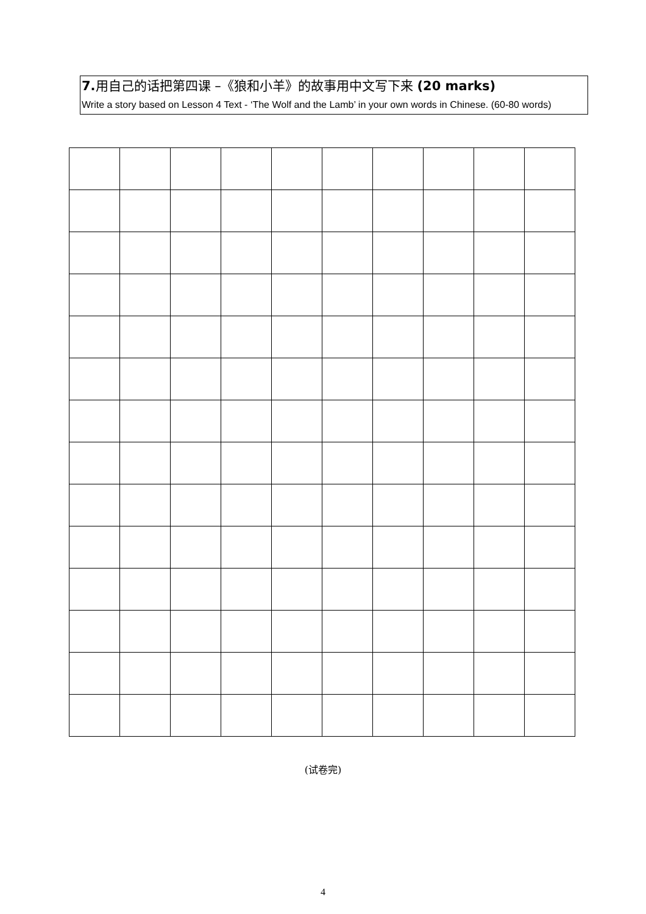7. 用自己的话把第四课 –《狼和小羊》的故事用中文写下来 (20 marks)
Write a story based on Lesson 4 Text - ‘The Wolf and the Lamb’ in your own words in Chinese. (60-80 words)
(试卷完)
4